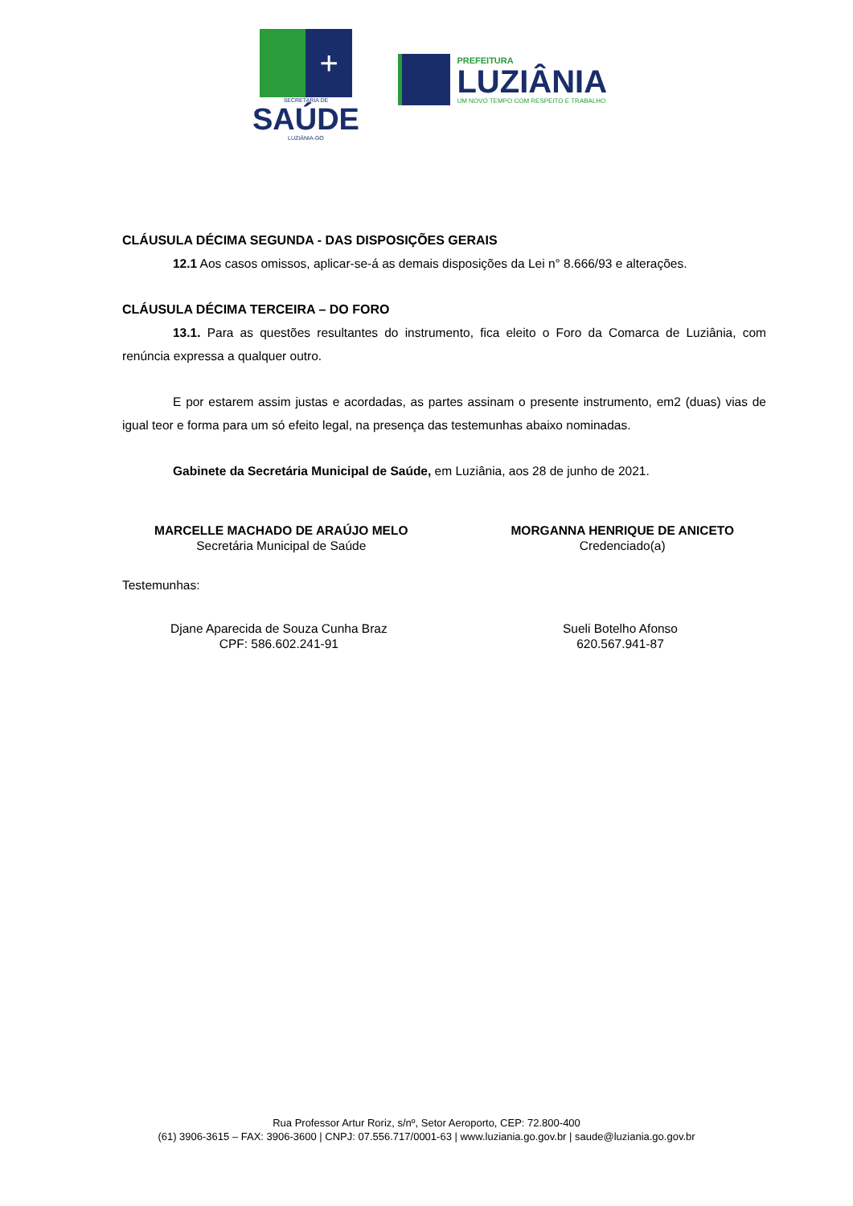+
SECRETARIA DE
SAÚDE
LUZIÂNIA-GO
PREFEITURA
LUZIÂNIA
UM NOVO TEMPO COM RESPEITO E TRABALHO.
CLÁUSULA DÉCIMA SEGUNDA - DAS DISPOSIÇÕES GERAIS
12.1 Aos casos omissos, aplicar-se-á as demais disposições da Lei n° 8.666/93 e alterações.
CLÁUSULA DÉCIMA TERCEIRA – DO FORO
13.1. Para as questões resultantes do instrumento, fica eleito o Foro da Comarca de Luziânia, com renúncia expressa a qualquer outro.
E por estarem assim justas e acordadas, as partes assinam o presente instrumento, em2 (duas) vias de igual teor e forma para um só efeito legal, na presença das testemunhas abaixo nominadas.
Gabinete da Secretária Municipal de Saúde, em Luziânia, aos 28 de junho de 2021.
MARCELLE MACHADO DE ARAÚJO MELO
Secretária Municipal de Saúde
MORGANNA HENRIQUE DE ANICETO
Credenciado(a)
Testemunhas:
Djane Aparecida de Souza Cunha Braz
CPF: 586.602.241-91
Sueli Botelho Afonso
620.567.941-87
Rua Professor Artur Roriz, s/nº, Setor Aeroporto, CEP: 72.800-400
(61) 3906-3615 – FAX: 3906-3600 | CNPJ: 07.556.717/0001-63 | www.luziania.go.gov.br | saude@luziania.go.gov.br